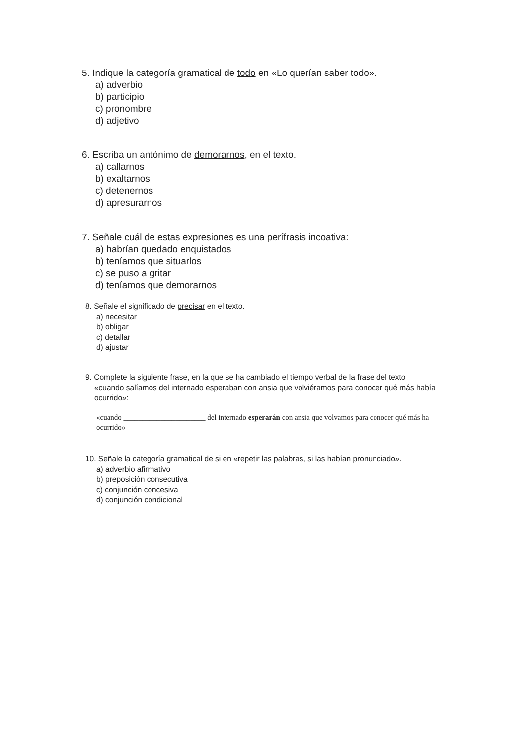5. Indique la categoría gramatical de todo en «Lo querían saber todo».
a) adverbio
b) participio
c) pronombre
d) adjetivo
6. Escriba un antónimo de demorarnos, en el texto.
a) callarnos
b) exaltarnos
c) detenernos
d) apresurarnos
7. Señale cuál de estas expresiones es una perífrasis incoativa:
a) habrían quedado enquistados
b) teníamos que situarlos
c) se puso a gritar
d) teníamos que demorarnos
8. Señale el significado de precisar en el texto.
a) necesitar
b) obligar
c) detallar
d) ajustar
9. Complete la siguiente frase, en la que se ha cambiado el tiempo verbal de la frase del texto
«cuando salíamos del internado esperaban con ansia que volviéramos para conocer qué más había ocurrido»:
«cuando ______________________ del internado esperarán con ansia que volvamos para conocer qué más ha ocurrido»
10. Señale la categoría gramatical de si en «repetir las palabras, si las habían pronunciado».
a) adverbio afirmativo
b) preposición consecutiva
c) conjunción concesiva
d) conjunción condicional